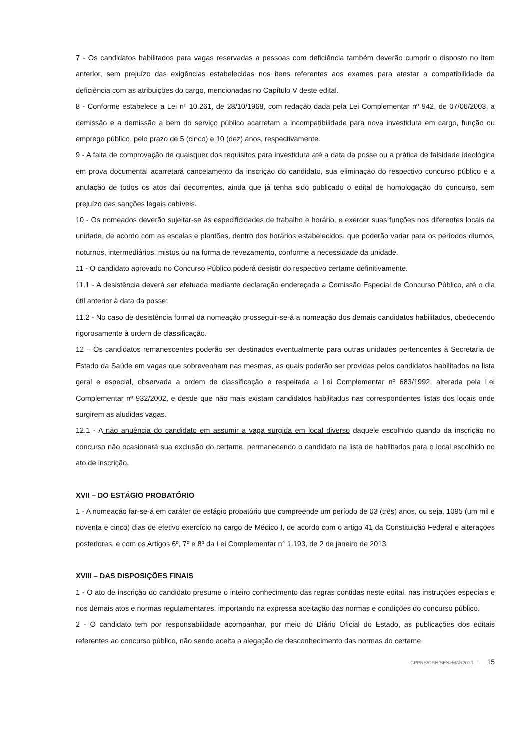7 - Os candidatos habilitados para vagas reservadas a pessoas com deficiência também deverão cumprir o disposto no item anterior, sem prejuízo das exigências estabelecidas nos itens referentes aos exames para atestar a compatibilidade da deficiência com as atribuições do cargo, mencionadas no Capítulo V deste edital.
8 - Conforme estabelece a Lei nº 10.261, de 28/10/1968, com redação dada pela Lei Complementar nº 942, de 07/06/2003, a demissão e a demissão a bem do serviço público acarretam a incompatibilidade para nova investidura em cargo, função ou emprego público, pelo prazo de 5 (cinco) e 10 (dez) anos, respectivamente.
9 - A falta de comprovação de quaisquer dos requisitos para investidura até a data da posse ou a prática de falsidade ideológica em prova documental acarretará cancelamento da inscrição do candidato, sua eliminação do respectivo concurso público e a anulação de todos os atos daí decorrentes, ainda que já tenha sido publicado o edital de homologação do concurso, sem prejuízo das sanções legais cabíveis.
10 - Os nomeados deverão sujeitar-se às especificidades de trabalho e horário, e exercer suas funções nos diferentes locais da unidade, de acordo com as escalas e plantões, dentro dos horários estabelecidos, que poderão variar para os períodos diurnos, noturnos, intermediários, mistos ou na forma de revezamento, conforme a necessidade da unidade.
11 - O candidato aprovado no Concurso Público poderá desistir do respectivo certame definitivamente.
11.1 - A desistência deverá ser efetuada mediante declaração endereçada a Comissão Especial de Concurso Público, até o dia útil anterior à data da posse;
11.2 - No caso de desistência formal da nomeação prosseguir-se-á a nomeação dos demais candidatos habilitados, obedecendo rigorosamente à ordem de classificação.
12 – Os candidatos remanescentes poderão ser destinados eventualmente para outras unidades pertencentes à Secretaria de Estado da Saúde em vagas que sobrevenham nas mesmas, as quais poderão ser providas pelos candidatos habilitados na lista geral e especial, observada a ordem de classificação e respeitada a Lei Complementar nº 683/1992, alterada pela Lei Complementar nº 932/2002, e desde que não mais existam candidatos habilitados nas correspondentes listas dos locais onde surgirem as aludidas vagas.
12.1 - A não anuência do candidato em assumir a vaga surgida em local diverso daquele escolhido quando da inscrição no concurso não ocasionará sua exclusão do certame, permanecendo o candidato na lista de habilitados para o local escolhido no ato de inscrição.
XVII – DO ESTÁGIO PROBATÓRIO
1 - A nomeação far-se-á em caráter de estágio probatório que compreende um período de 03 (três) anos, ou seja, 1095 (um mil e noventa e cinco) dias de efetivo exercício no cargo de Médico I, de acordo com o artigo 41 da Constituição Federal e alterações posteriores, e com os Artigos 6º, 7º e 8º da Lei Complementar n° 1.193, de 2 de janeiro de 2013.
XVIII – DAS DISPOSIÇÕES FINAIS
1 - O ato de inscrição do candidato presume o inteiro conhecimento das regras contidas neste edital, nas instruções especiais e nos demais atos e normas regulamentares, importando na expressa aceitação das normas e condições do concurso público.
2 - O candidato tem por responsabilidade acompanhar, por meio do Diário Oficial do Estado, as publicações dos editais referentes ao concurso público, não sendo aceita a alegação de desconhecimento das normas do certame.
CPPRS/CRH/SES>MAR2013 - 15